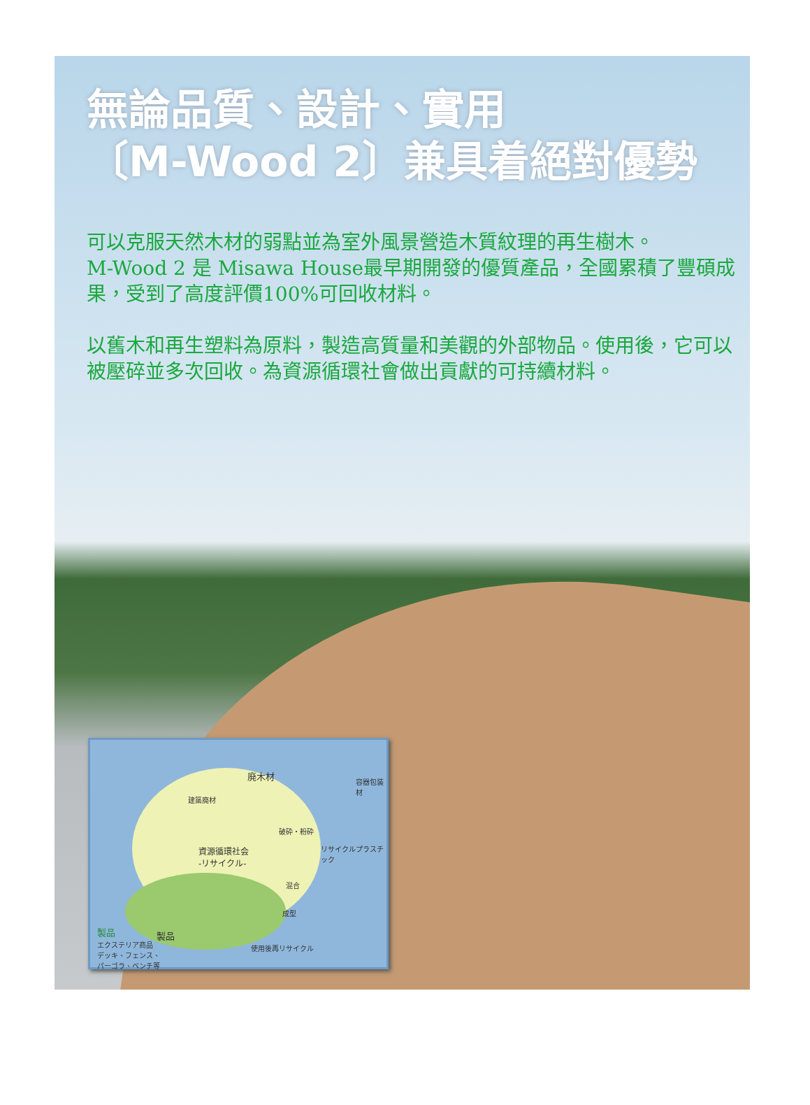無論品質、設計、實用
〔M-Wood 2〕兼具着絕對優勢
可以克服天然木材的弱點並為室外風景營造木質紋理的再生樹木。
M-Wood 2 是 Misawa House最早期開發的優質產品，全國累積了豐碩成果，受到了高度評價100%可回收材料。
以舊木和再生塑料為原料，製造高質量和美觀的外部物品。使用後，它可以被壓碎並多次回收。為資源循環社會做出貢獻的可持續材料。
廃木材
容器包装材
建築廃材
破砕・粉砕
リサイクルプラスチック 資源循環社会
-リサイクル-
混合
成型
製品 製品
エクステリア商品
デッキ、フェンス、
パーゴラ、ベンチ等
使用後再リサイクル